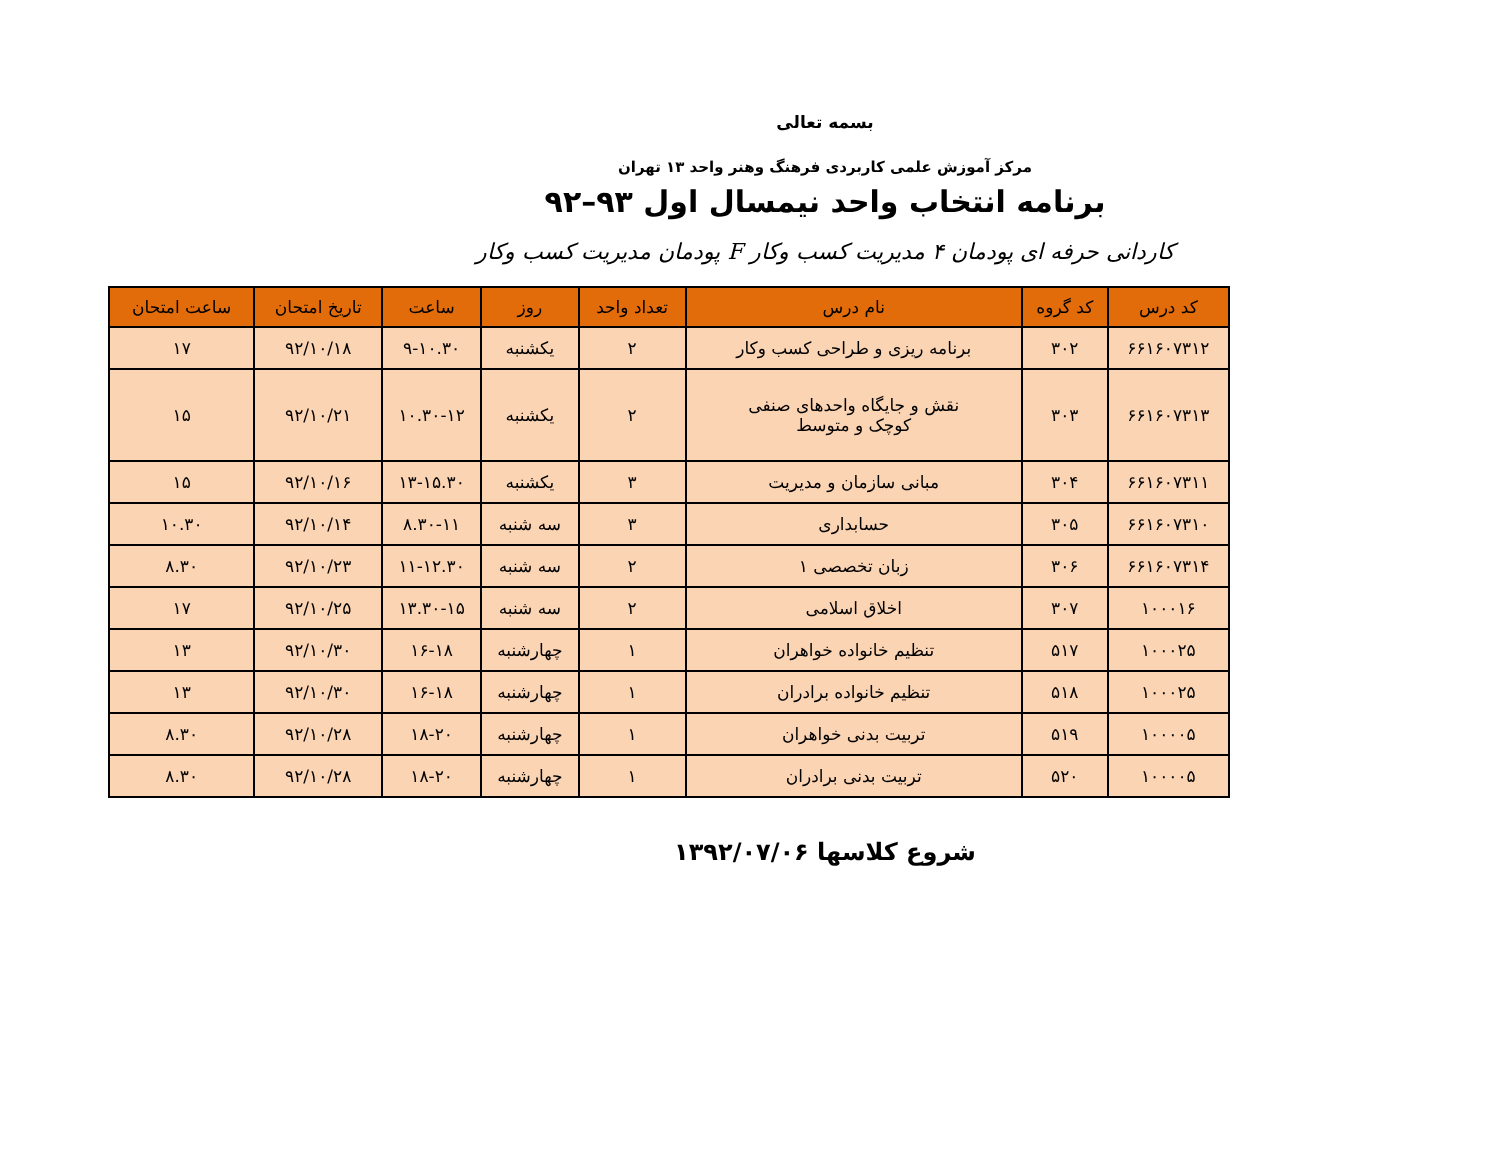بسمه تعالی
مرکز آموزش علمی کاربردی فرهنگ وهنر واحد ۱۳ تهران
برنامه انتخاب واحد نیمسال اول ۹۳–۹۲
کاردانی حرفه ای پودمان ۴ مدیریت کسب وکار F پودمان مدیریت کسب وکار
| کد درس | کد گروه | نام درس | تعداد واحد | روز | ساعت | تاریخ امتحان | ساعت امتحان |
| --- | --- | --- | --- | --- | --- | --- | --- |
| ۶۶۱۶۰۷۳۱۲ | ۳۰۲ | برنامه ریزی و طراحی کسب وکار | ۲ | یکشنبه | ۹-۱۰.۳۰ | ۹۲/۱۰/۱۸ | ۱۷ |
| ۶۶۱۶۰۷۳۱۳ | ۳۰۳ | نقش و جایگاه واحدهای صنفی کوچک و متوسط | ۲ | یکشنبه | ۱۰.۳۰-۱۲ | ۹۲/۱۰/۲۱ | ۱۵ |
| ۶۶۱۶۰۷۳۱۱ | ۳۰۴ | مبانی سازمان و مدیریت | ۳ | یکشنبه | ۱۳-۱۵.۳۰ | ۹۲/۱۰/۱۶ | ۱۵ |
| ۶۶۱۶۰۷۳۱۰ | ۳۰۵ | حسابداری | ۳ | سه شنبه | ۸.۳۰-۱۱ | ۹۲/۱۰/۱۴ | ۱۰.۳۰ |
| ۶۶۱۶۰۷۳۱۴ | ۳۰۶ | زبان تخصصی ۱ | ۲ | سه شنبه | ۱۱-۱۲.۳۰ | ۹۲/۱۰/۲۳ | ۸.۳۰ |
| ۱۰۰۰۱۶ | ۳۰۷ | اخلاق اسلامی | ۲ | سه شنبه | ۱۳.۳۰-۱۵ | ۹۲/۱۰/۲۵ | ۱۷ |
| ۱۰۰۰۲۵ | ۵۱۷ | تنظیم خانواده خواهران | ۱ | چهارشنبه | ۱۶-۱۸ | ۹۲/۱۰/۳۰ | ۱۳ |
| ۱۰۰۰۲۵ | ۵۱۸ | تنظیم خانواده برادران | ۱ | چهارشنبه | ۱۶-۱۸ | ۹۲/۱۰/۳۰ | ۱۳ |
| ۱۰۰۰۰۵ | ۵۱۹ | تربیت بدنی خواهران | ۱ | چهارشنبه | ۱۸-۲۰ | ۹۲/۱۰/۲۸ | ۸.۳۰ |
| ۱۰۰۰۰۵ | ۵۲۰ | تربیت بدنی برادران | ۱ | چهارشنبه | ۱۸-۲۰ | ۹۲/۱۰/۲۸ | ۸.۳۰ |
شروع کلاسها ۱۳۹۲/۰۷/۰۶